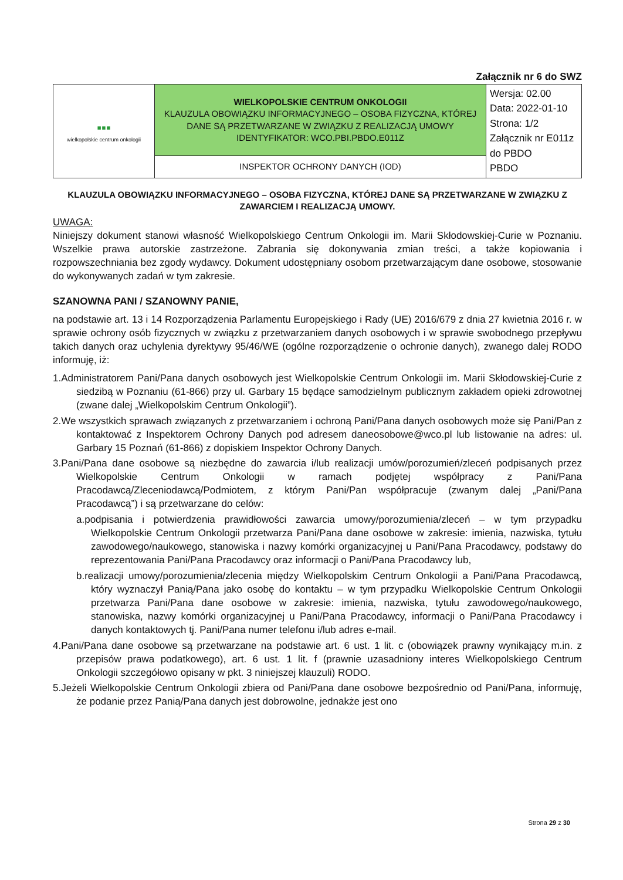Załącznik nr 6 do SWZ
| ▪▪▪ wielkopolskie centrum onkologii | WIELKOPOLSKIE CENTRUM ONKOLOGII KLAUZULA OBOWIĄZKU INFORMACYJNEGO – OSOBA FIZYCZNA, KTÓREJ DANE SĄ PRZETWARZANE W ZWIĄZKU Z REALIZACJĄ UMOWY IDENTYFIKATOR: WCO.PBI.PBDO.E011Z | Wersja: 02.00 Data: 2022-01-10 Strona: 1/2 Załącznik nr E011z do PBDO PBDO |
| | INSPEKTOR OCHRONY DANYCH (IOD) | |
KLAUZULA OBOWIĄZKU INFORMACYJNEGO – OSOBA FIZYCZNA, KTÓREJ DANE SĄ PRZETWARZANE W ZWIĄZKU Z ZAWARCIEM I REALIZACJĄ UMOWY.
UWAGA:
Niniejszy dokument stanowi własność Wielkopolskiego Centrum Onkologii im. Marii Skłodowskiej-Curie w Poznaniu. Wszelkie prawa autorskie zastrzeżone. Zabrania się dokonywania zmian treści, a także kopiowania i rozpowszechniania bez zgody wydawcy. Dokument udostępniany osobom przetwarzającym dane osobowe, stosowanie do wykonywanych zadań w tym zakresie.
SZANOWNA PANI / SZANOWNY PANIE,
na podstawie art. 13 i 14 Rozporządzenia Parlamentu Europejskiego i Rady (UE) 2016/679 z dnia 27 kwietnia 2016 r. w sprawie ochrony osób fizycznych w związku z przetwarzaniem danych osobowych i w sprawie swobodnego przepływu takich danych oraz uchylenia dyrektywy 95/46/WE (ogólne rozporządzenie o ochronie danych), zwanego dalej RODO informuję, iż:
1.Administratorem Pani/Pana danych osobowych jest Wielkopolskie Centrum Onkologii im. Marii Skłodowskiej-Curie z siedzibą w Poznaniu (61-866) przy ul. Garbary 15 będące samodzielnym publicznym zakładem opieki zdrowotnej (zwane dalej „Wielkopolskim Centrum Onkologii”).
2.We wszystkich sprawach związanych z przetwarzaniem i ochroną Pani/Pana danych osobowych może się Pani/Pan z kontaktować z Inspektorem Ochrony Danych pod adresem daneosobowe@wco.pl lub listowanie na adres: ul. Garbary 15 Poznań (61-866) z dopiskiem Inspektor Ochrony Danych.
3.Pani/Pana dane osobowe są niezbędne do zawarcia i/lub realizacji umów/porozumień/zleceń podpisanych przez Wielkopolskie Centrum Onkologii w ramach podjętej współpracy z Pani/Pana Pracodawcą/Zleceniodawcą/Podmiotem, z którym Pani/Pan współpracuje (zwanym dalej „Pani/Pana Pracodawcą”) i są przetwarzane do celów:
a.podpisania i potwierdzenia prawidłowości zawarcia umowy/porozumienia/zleceń – w tym przypadku Wielkopolskie Centrum Onkologii przetwarza Pani/Pana dane osobowe w zakresie: imienia, nazwiska, tytułu zawodowego/naukowego, stanowiska i nazwy komórki organizacyjnej u Pani/Pana Pracodawcy, podstawy do reprezentowania Pani/Pana Pracodawcy oraz informacji o Pani/Pana Pracodawcy lub,
b.realizacji umowy/porozumienia/zlecenia między Wielkopolskim Centrum Onkologii a Pani/Pana Pracodawcą, który wyznaczył Panią/Pana jako osobę do kontaktu – w tym przypadku Wielkopolskie Centrum Onkologii przetwarza Pani/Pana dane osobowe w zakresie: imienia, nazwiska, tytułu zawodowego/naukowego, stanowiska, nazwy komórki organizacyjnej u Pani/Pana Pracodawcy, informacji o Pani/Pana Pracodawcy i danych kontaktowych tj. Pani/Pana numer telefonu i/lub adres e-mail.
4.Pani/Pana dane osobowe są przetwarzane na podstawie art. 6 ust. 1 lit. c (obowiązek prawny wynikający m.in. z przepisów prawa podatkowego), art. 6 ust. 1 lit. f (prawnie uzasadniony interes Wielkopolskiego Centrum Onkologii szczegółowo opisany w pkt. 3 niniejszej klauzuli) RODO.
5.Jeżeli Wielkopolskie Centrum Onkologii zbiera od Pani/Pana dane osobowe bezpośrednio od Pani/Pana, informuję, że podanie przez Panią/Pana danych jest dobrowolne, jednakże jest ono
Strona 29 z 30